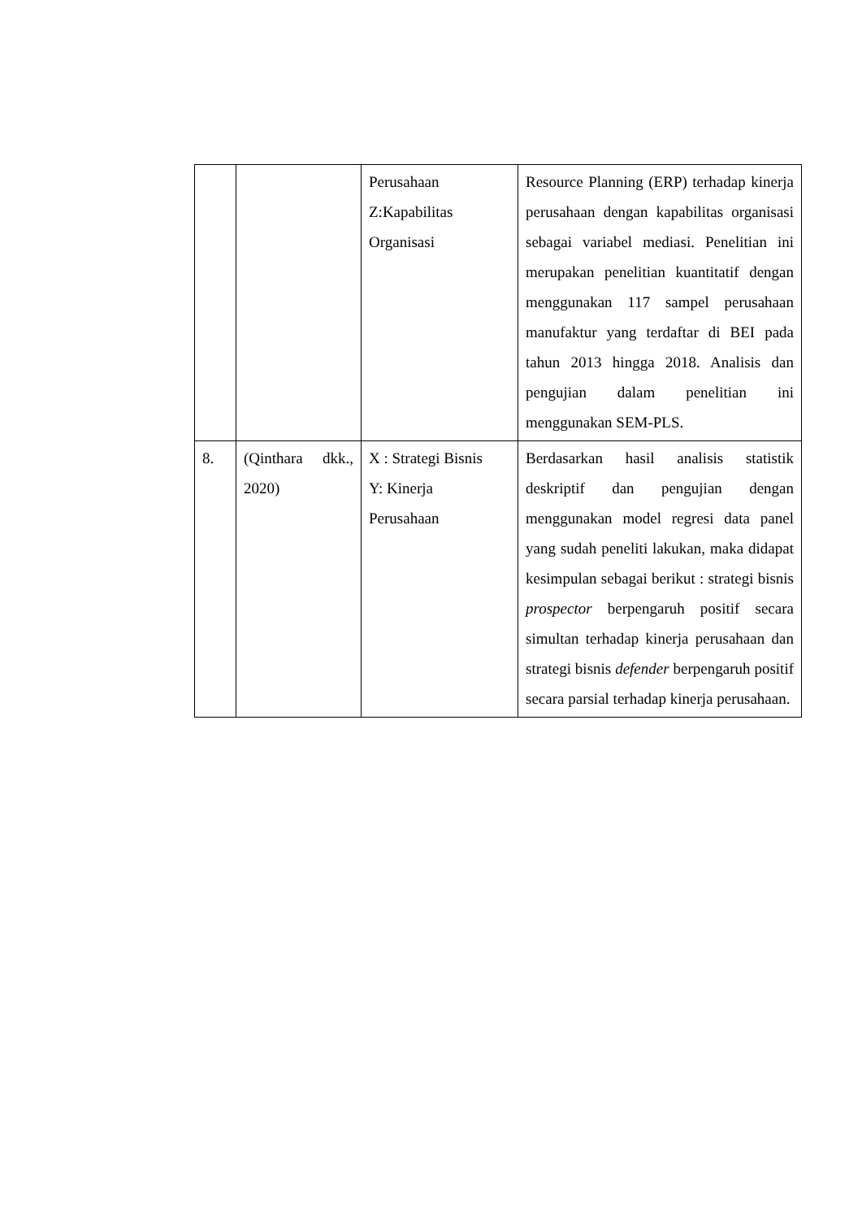| | | Perusahaan Z:Kapabilitas Organisasi | Resource Planning (ERP) terhadap kinerja perusahaan dengan kapabilitas organisasi sebagai variabel mediasi. Penelitian ini merupakan penelitian kuantitatif dengan menggunakan 117 sampel perusahaan manufaktur yang terdaftar di BEI pada tahun 2013 hingga 2018. Analisis dan pengujian dalam penelitian ini menggunakan SEM-PLS. |
| 8. | (Qinthara dkk., 2020) | X : Strategi Bisnis Y: Kinerja Perusahaan | Berdasarkan hasil analisis statistik deskriptif dan pengujian dengan menggunakan model regresi data panel yang sudah peneliti lakukan, maka didapat kesimpulan sebagai berikut : strategi bisnis prospector berpengaruh positif secara simultan terhadap kinerja perusahaan dan strategi bisnis defender berpengaruh positif secara parsial terhadap kinerja perusahaan. |